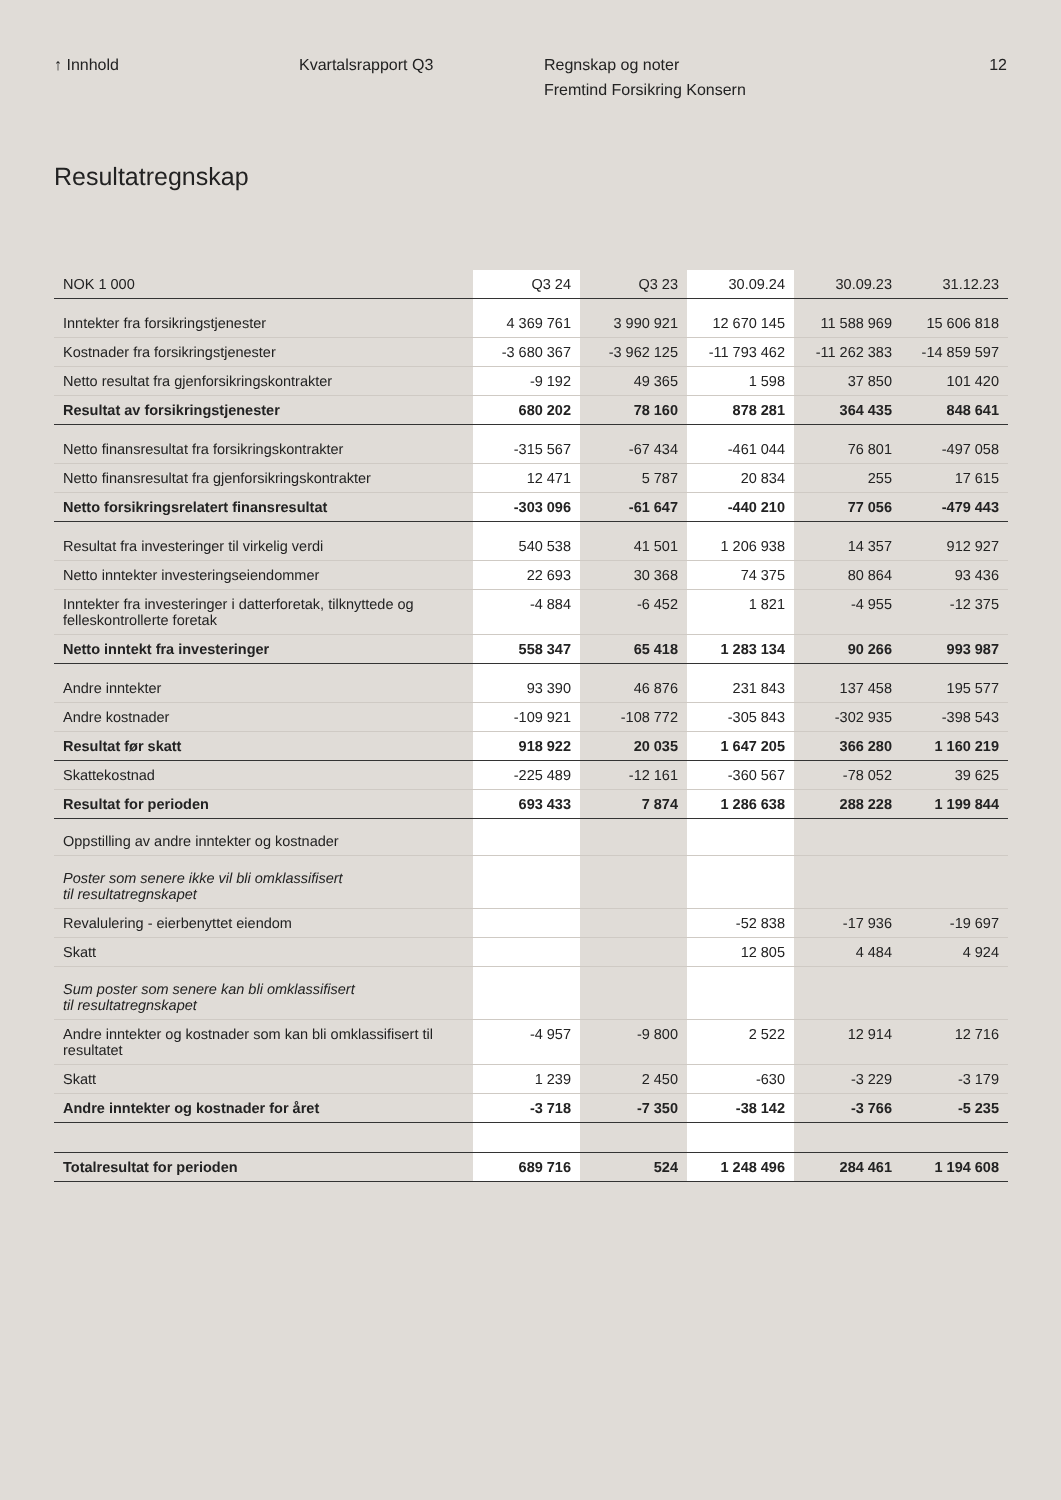↑ Innhold Kvartalsrapport Q3 Regnskap og noter
Fremtind Forsikring Konsern
12
Resultatregnskap
| NOK 1 000 | Q3 24 | Q3 23 | 30.09.24 | 30.09.23 | 31.12.23 |
| --- | --- | --- | --- | --- | --- |
| Inntekter fra forsikringstjenester | 4 369 761 | 3 990 921 | 12 670 145 | 11 588 969 | 15 606 818 |
| Kostnader fra forsikringstjenester | -3 680 367 | -3 962 125 | -11 793 462 | -11 262 383 | -14 859 597 |
| Netto resultat fra gjenforsikringskontrakter | -9 192 | 49 365 | 1 598 | 37 850 | 101 420 |
| Resultat av forsikringstjenester | 680 202 | 78 160 | 878 281 | 364 435 | 848 641 |
| Netto finansresultat fra forsikringskontrakter | -315 567 | -67 434 | -461 044 | 76 801 | -497 058 |
| Netto finansresultat fra gjenforsikringskontrakter | 12 471 | 5 787 | 20 834 | 255 | 17 615 |
| Netto forsikringsrelatert finansresultat | -303 096 | -61 647 | -440 210 | 77 056 | -479 443 |
| Resultat fra investeringer til virkelig verdi | 540 538 | 41 501 | 1 206 938 | 14 357 | 912 927 |
| Netto inntekter investeringseiendommer | 22 693 | 30 368 | 74 375 | 80 864 | 93 436 |
| Inntekter fra investeringer i datterforetak, tilknyttede og felleskontrollerte foretak | -4 884 | -6 452 | 1 821 | -4 955 | -12 375 |
| Netto inntekt fra investeringer | 558 347 | 65 418 | 1 283 134 | 90 266 | 993 987 |
| Andre inntekter | 93 390 | 46 876 | 231 843 | 137 458 | 195 577 |
| Andre kostnader | -109 921 | -108 772 | -305 843 | -302 935 | -398 543 |
| Resultat før skatt | 918 922 | 20 035 | 1 647 205 | 366 280 | 1 160 219 |
| Skattekostnad | -225 489 | -12 161 | -360 567 | -78 052 | 39 625 |
| Resultat for perioden | 693 433 | 7 874 | 1 286 638 | 288 228 | 1 199 844 |
| Oppstilling av andre inntekter og kostnader | | | | | |
| Poster som senere ikke vil bli omklassifisert til resultatregnskapet | | | | | |
| Revalulering - eierbenyttet eiendom | | | -52 838 | -17 936 | -19 697 |
| Skatt | | | 12 805 | 4 484 | 4 924 |
| Sum poster som senere kan bli omklassifisert til resultatregnskapet | | | | | |
| Andre inntekter og kostnader som kan bli omklassifisert til resultatet | -4 957 | -9 800 | 2 522 | 12 914 | 12 716 |
| Skatt | 1 239 | 2 450 | -630 | -3 229 | -3 179 |
| Andre inntekter og kostnader for året | -3 718 | -7 350 | -38 142 | -3 766 | -5 235 |
| Totalresultat for perioden | 689 716 | 524 | 1 248 496 | 284 461 | 1 194 608 |